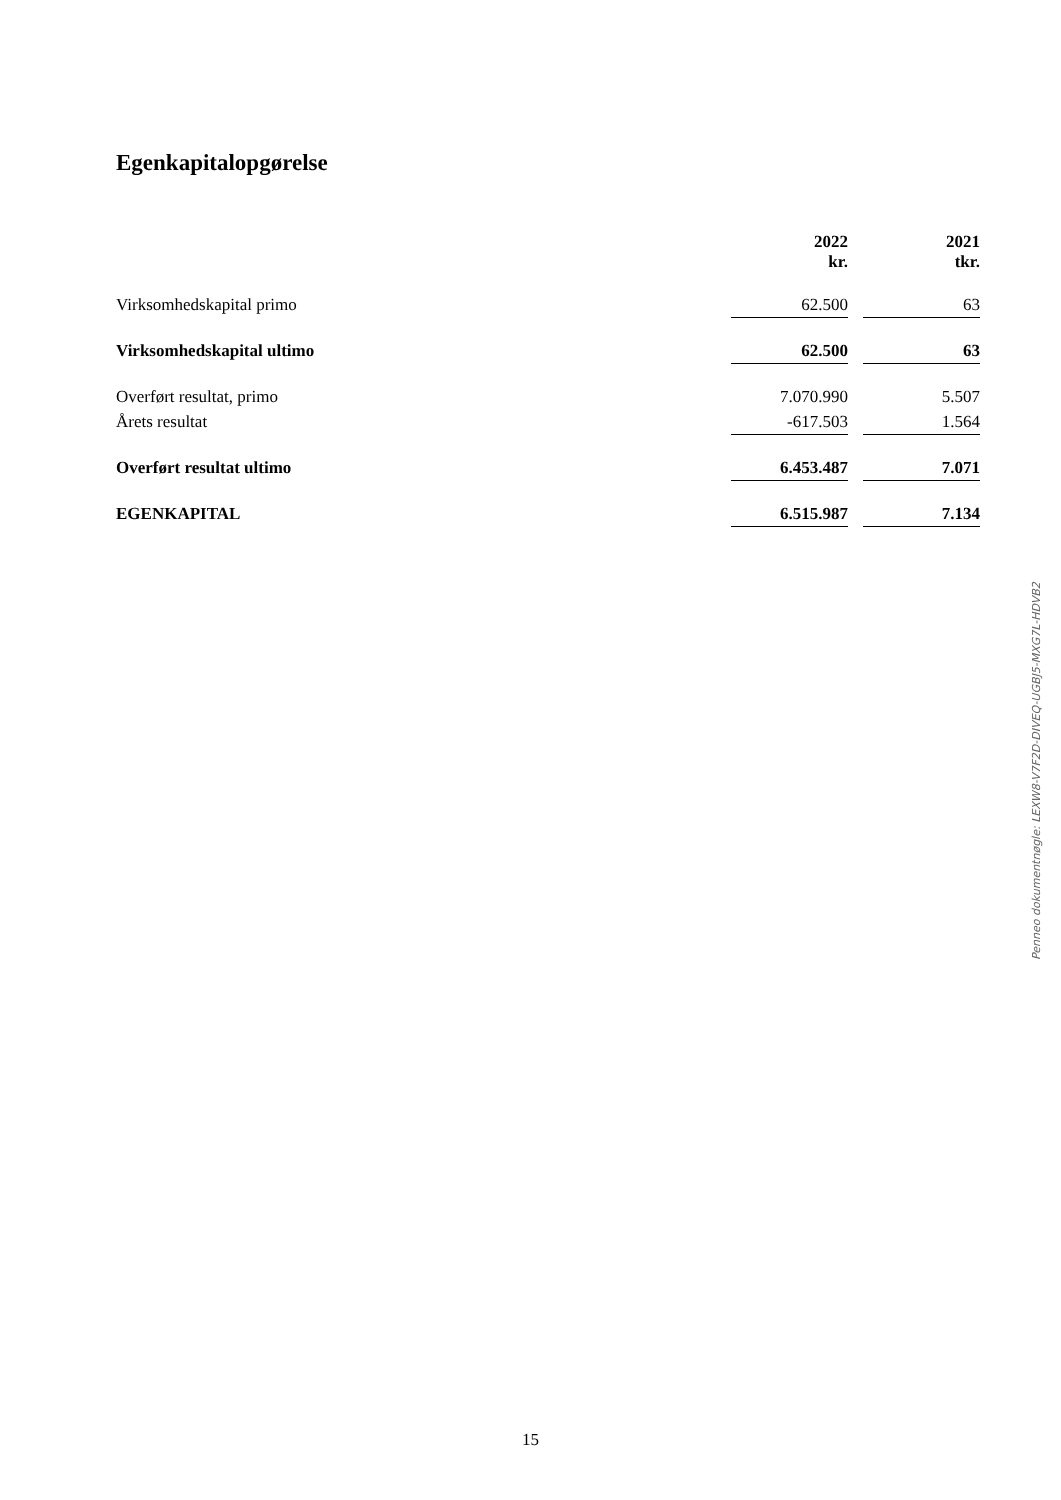Egenkapitalopgørelse
| | 2022 kr. | | 2021 tkr. |
| Virksomhedskapital primo | 62.500 | | 63 |
| Virksomhedskapital ultimo | 62.500 | | 63 |
| Overført resultat, primo | 7.070.990 | | 5.507 |
| Årets resultat | -617.503 | | 1.564 |
| Overført resultat ultimo | 6.453.487 | | 7.071 |
| EGENKAPITAL | 6.515.987 | | 7.134 |
Penneo dokumentnøgle: LEXW8-V7F2D-DIVEQ-UGBJ5-MXG7L-HDVB2
15